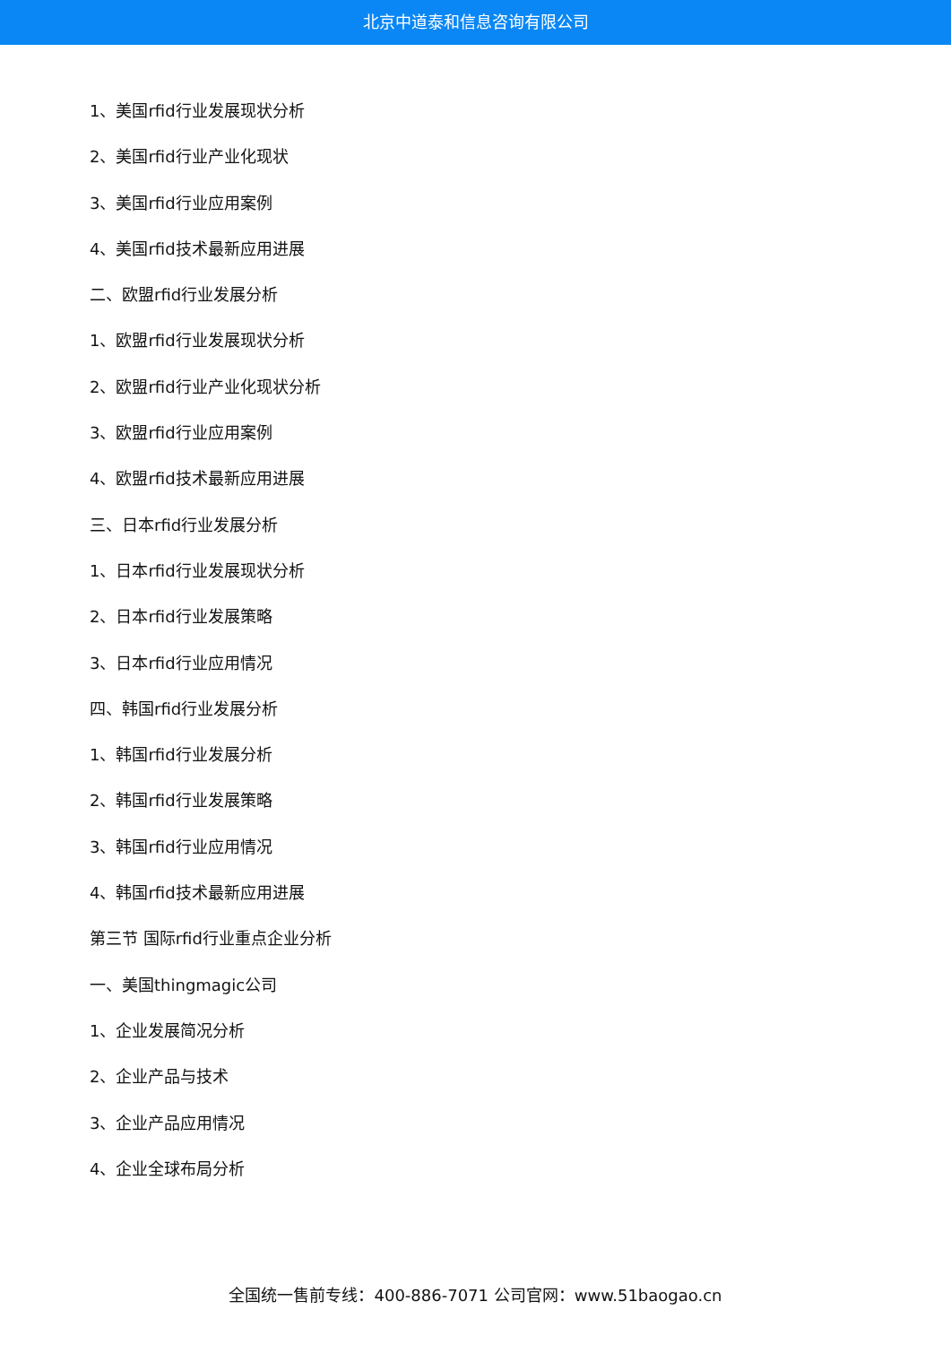北京中道泰和信息咨询有限公司
1、美国rfid行业发展现状分析
2、美国rfid行业产业化现状
3、美国rfid行业应用案例
4、美国rfid技术最新应用进展
二、欧盟rfid行业发展分析
1、欧盟rfid行业发展现状分析
2、欧盟rfid行业产业化现状分析
3、欧盟rfid行业应用案例
4、欧盟rfid技术最新应用进展
三、日本rfid行业发展分析
1、日本rfid行业发展现状分析
2、日本rfid行业发展策略
3、日本rfid行业应用情况
四、韩国rfid行业发展分析
1、韩国rfid行业发展分析
2、韩国rfid行业发展策略
3、韩国rfid行业应用情况
4、韩国rfid技术最新应用进展
第三节 国际rfid行业重点企业分析
一、美国thingmagic公司
1、企业发展简况分析
2、企业产品与技术
3、企业产品应用情况
4、企业全球布局分析
全国统一售前专线：400-886-7071 公司官网：www.51baogao.cn